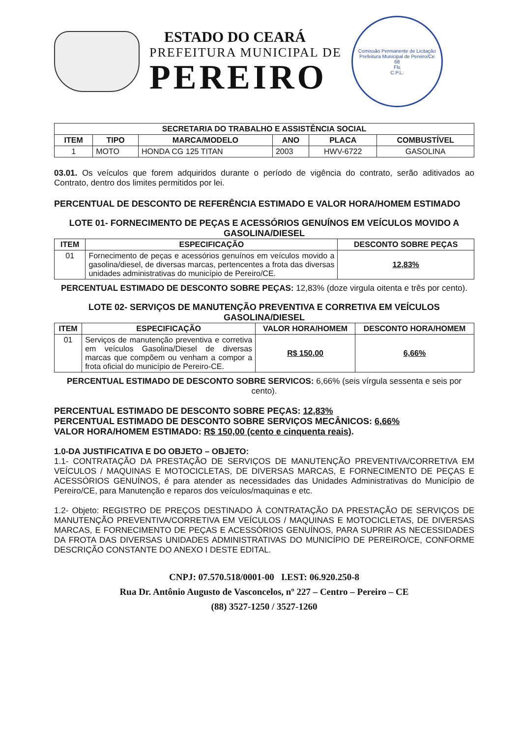ESTADO DO CEARÁ
PREFEITURA MUNICIPAL DE
PEREIRO
Comissão Permanente de Licitação
Prefeitura Municipal de Pereiro/Ce
68
Fls
C.P.L.
| SECRETARIA DO TRABALHO E ASSISTÊNCIA SOCIAL | | | | | |
| --- | --- | --- | --- | --- | --- |
| ITEM | TIPO | MARCA/MODELO | ANO | PLACA | COMBUSTÍVEL |
| 1 | MOTO | HONDA CG 125 TITAN | 2003 | HWV-6722 | GASOLINA |
03.01. Os veículos que forem adquiridos durante o período de vigência do contrato, serão aditivados ao Contrato, dentro dos limites permitidos por lei.
PERCENTUAL DE DESCONTO DE REFERÊNCIA ESTIMADO E VALOR HORA/HOMEM ESTIMADO
LOTE 01- FORNECIMENTO DE PEÇAS E ACESSÓRIOS GENUÍNOS EM VEÍCULOS MOVIDO A GASOLINA/DIESEL
| ITEM | ESPECIFICAÇÃO | DESCONTO SOBRE PEÇAS |
| --- | --- | --- |
| 01 | Fornecimento de peças e acessórios genuínos em veículos movido a gasolina/diesel, de diversas marcas, pertencentes a frota das diversas unidades administrativas do município de Pereiro/CE. | 12,83% |
PERCENTUAL ESTIMADO DE DESCONTO SOBRE PEÇAS: 12,83% (doze virgula oitenta e três por cento).
LOTE 02- SERVIÇOS DE MANUTENÇÃO PREVENTIVA E CORRETIVA EM VEÍCULOS GASOLINA/DIESEL
| ITEM | ESPECIFICAÇÃO | VALOR HORA/HOMEM | DESCONTO HORA/HOMEM |
| --- | --- | --- | --- |
| 01 | Serviços de manutenção preventiva e corretiva em veículos Gasolina/Diesel de diversas marcas que compõem ou venham a compor a frota oficial do município de Pereiro-CE. | R$ 150,00 | 6,66% |
PERCENTUAL ESTIMADO DE DESCONTO SOBRE SERVICOS: 6,66% (seis vírgula sessenta e seis por cento).
PERCENTUAL ESTIMADO DE DESCONTO SOBRE PEÇAS: 12,83%
PERCENTUAL ESTIMADO DE DESCONTO SOBRE SERVIÇOS MECÂNICOS: 6,66%
VALOR HORA/HOMEM ESTIMADO: R$ 150,00 (cento e cinquenta reais).
1.0-DA JUSTIFICATIVA E DO OBJETO – OBJETO:
1.1- CONTRATAÇÃO DA PRESTAÇÃO DE SERVIÇOS DE MANUTENÇÃO PREVENTIVA/CORRETIVA EM VEÍCULOS / MAQUINAS E MOTOCICLETAS, DE DIVERSAS MARCAS, E FORNECIMENTO DE PEÇAS E ACESSÓRIOS GENUÍNOS, é para atender as necessidades das Unidades Administrativas do Município de Pereiro/CE, para Manutenção e reparos dos veículos/maquinas e etc.
1.2- Objeto: REGISTRO DE PREÇOS DESTINADO À CONTRATAÇÃO DA PRESTAÇÃO DE SERVIÇOS DE MANUTENÇÃO PREVENTIVA/CORRETIVA EM VEÍCULOS / MAQUINAS E MOTOCICLETAS, DE DIVERSAS MARCAS, E FORNECIMENTO DE PEÇAS E ACESSÓRIOS GENUÍNOS, PARA SUPRIR AS NECESSIDADES DA FROTA DAS DIVERSAS UNIDADES ADMINISTRATIVAS DO MUNICÍPIO DE PEREIRO/CE, CONFORME DESCRIÇÃO CONSTANTE DO ANEXO I DESTE EDITAL.
CNPJ: 07.570.518/0001-00 I.EST: 06.920.250-8
Rua Dr. Antônio Augusto de Vasconcelos, nº 227 – Centro – Pereiro – CE
(88) 3527-1250 / 3527-1260